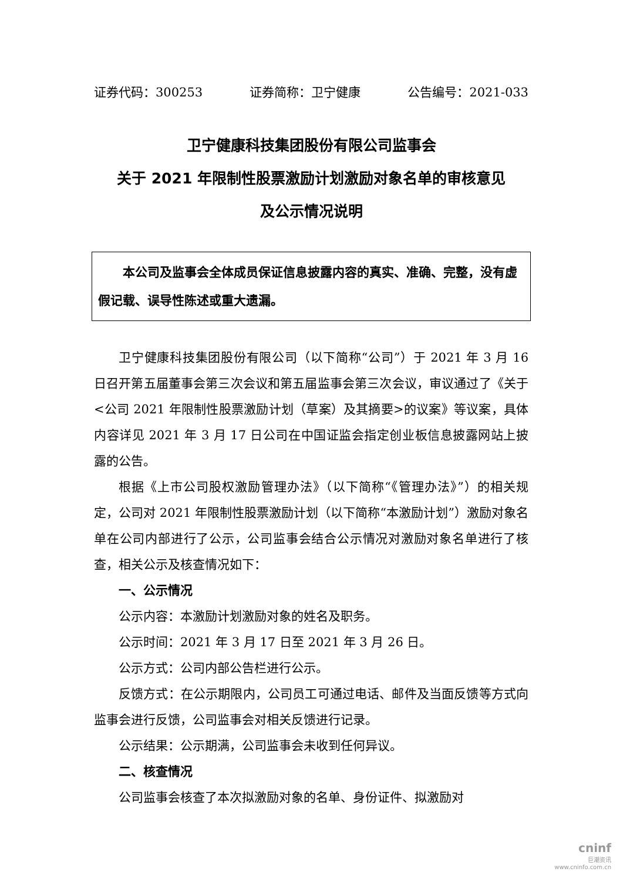证券代码：300253 证券简称：卫宁健康 公告编号：2021-033
卫宁健康科技集团股份有限公司监事会
关于 2021 年限制性股票激励计划激励对象名单的审核意见
及公示情况说明
  本公司及监事会全体成员保证信息披露内容的真实、准确、完整，没有虚假记载、误导性陈述或重大遗漏。
卫宁健康科技集团股份有限公司（以下简称“公司”）于 2021 年 3 月 16 日召开第五届董事会第三次会议和第五届监事会第三次会议，审议通过了《关于<公司 2021 年限制性股票激励计划（草案）及其摘要>的议案》等议案，具体内容详见 2021 年 3 月 17 日公司在中国证监会指定创业板信息披露网站上披露的公告。
根据《上市公司股权激励管理办法》（以下简称“《管理办法》”）的相关规定，公司对 2021 年限制性股票激励计划（以下简称“本激励计划”）激励对象名单在公司内部进行了公示，公司监事会结合公示情况对激励对象名单进行了核查，相关公示及核查情况如下：
一、公示情况
公示内容：本激励计划激励对象的姓名及职务。
公示时间：2021 年 3 月 17 日至 2021 年 3 月 26 日。
公示方式：公司内部公告栏进行公示。
反馈方式：在公示期限内，公司员工可通过电话、邮件及当面反馈等方式向监事会进行反馈，公司监事会对相关反馈进行记录。
公示结果：公示期满，公司监事会未收到任何异议。
二、核查情况
公司监事会核查了本次拟激励对象的名单、身份证件、拟激励对
cninf
巨潮资讯
www.cninfo.com.cn